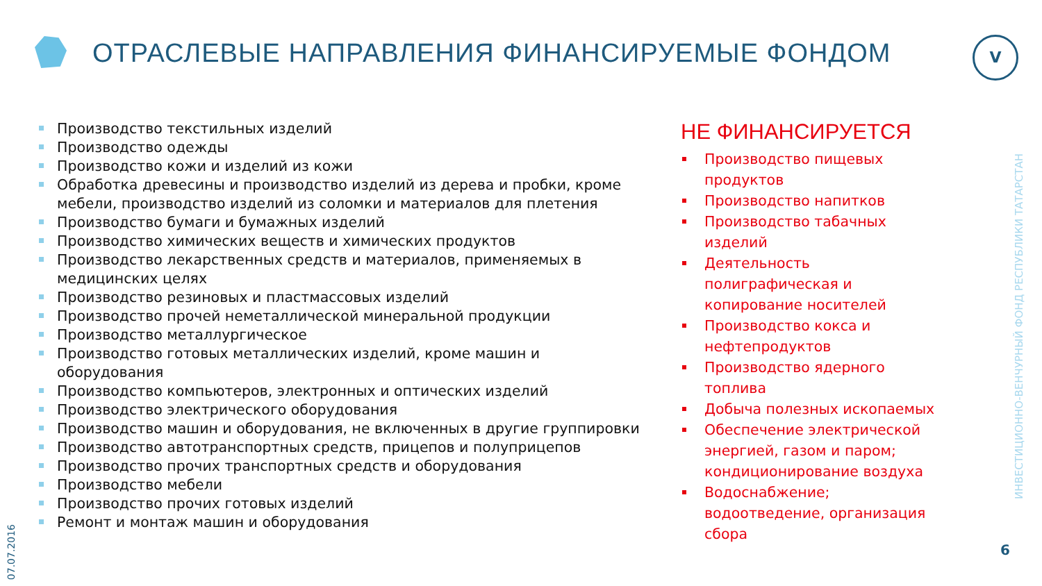ОТРАСЛЕВЫЕ НАПРАВЛЕНИЯ ФИНАНСИРУЕМЫЕ ФОНДОМ
V
Производство текстильных изделий
Производство одежды
Производство кожи и изделий из кожи
Обработка древесины и производство изделий из дерева и пробки, кроме мебели, производство изделий из соломки и материалов для плетения
Производство бумаги и бумажных изделий
Производство химических веществ и химических продуктов
Производство лекарственных средств и материалов, применяемых в медицинских целях
Производство резиновых и пластмассовых изделий
Производство прочей неметаллической минеральной продукции
Производство металлургическое
Производство готовых металлических изделий, кроме машин и оборудования
Производство компьютеров, электронных и оптических изделий
Производство электрического оборудования
Производство машин и оборудования, не включенных в другие группировки
Производство автотранспортных средств, прицепов и полуприцепов
Производство прочих транспортных средств и оборудования
Производство мебели
Производство прочих готовых изделий
Ремонт и монтаж машин и оборудования
НЕ ФИНАНСИРУЕТСЯ
Производство пищевых продуктов
Производство напитков
Производство табачных изделий
Деятельность полиграфическая и копирование носителей
Производство кокса и нефтепродуктов
Производство ядерного топлива
Добыча полезных ископаемых
Обеспечение электрической энергией, газом и паром; кондиционирование воздуха
Водоснабжение; водоотведение, организация сбора
ИНВЕСТИЦИОННО-ВЕНЧУРНЫЙ ФОНД РЕСПУБЛИКИ ТАТАРСТАН
07.07.2016
6